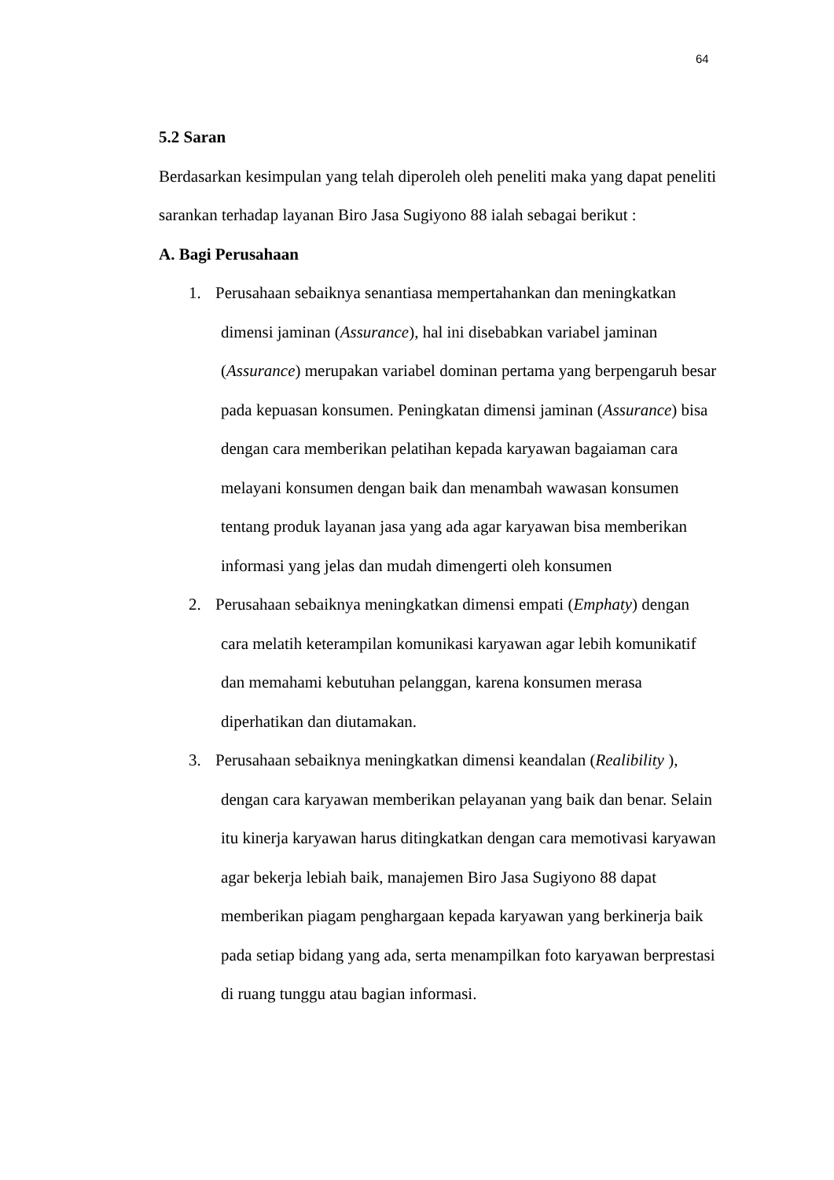64
5.2 Saran
Berdasarkan kesimpulan yang telah diperoleh oleh peneliti maka yang dapat peneliti sarankan terhadap layanan Biro Jasa Sugiyono 88 ialah sebagai berikut :
A. Bagi Perusahaan
1. Perusahaan sebaiknya senantiasa mempertahankan dan meningkatkan dimensi jaminan (Assurance), hal ini disebabkan variabel jaminan (Assurance) merupakan variabel dominan pertama yang berpengaruh besar pada kepuasan konsumen. Peningkatan dimensi jaminan (Assurance) bisa dengan cara memberikan pelatihan kepada karyawan bagaiaman cara melayani konsumen dengan baik dan menambah wawasan konsumen tentang produk layanan jasa yang ada agar karyawan bisa memberikan informasi yang jelas dan mudah dimengerti oleh konsumen
2. Perusahaan sebaiknya meningkatkan dimensi empati (Emphaty) dengan cara melatih keterampilan komunikasi karyawan agar lebih komunikatif dan memahami kebutuhan pelanggan, karena konsumen merasa diperhatikan dan diutamakan.
3. Perusahaan sebaiknya meningkatkan dimensi keandalan (Realibility ), dengan cara karyawan memberikan pelayanan yang baik dan benar. Selain itu kinerja karyawan harus ditingkatkan dengan cara memotivasi karyawan agar bekerja lebiah baik, manajemen Biro Jasa Sugiyono 88 dapat memberikan piagam penghargaan kepada karyawan yang berkinerja baik pada setiap bidang yang ada, serta menampilkan foto karyawan berprestasi di ruang tunggu atau bagian informasi.